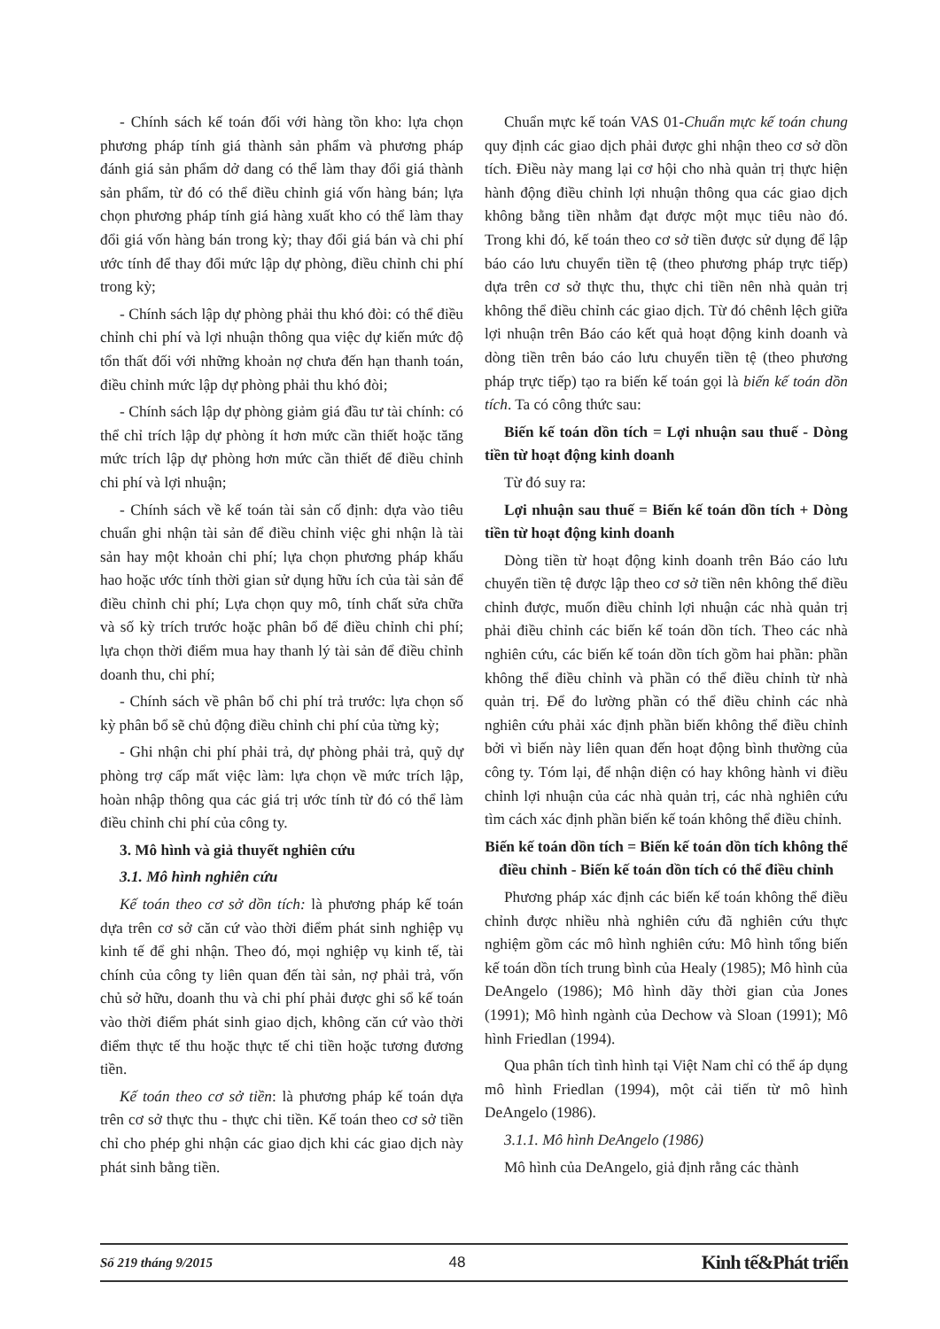- Chính sách kế toán đối với hàng tồn kho: lựa chọn phương pháp tính giá thành sản phẩm và phương pháp đánh giá sản phẩm dở dang có thể làm thay đổi giá thành sản phẩm, từ đó có thể điều chỉnh giá vốn hàng bán; lựa chọn phương pháp tính giá hàng xuất kho có thể làm thay đổi giá vốn hàng bán trong kỳ; thay đổi giá bán và chi phí ước tính để thay đổi mức lập dự phòng, điều chỉnh chi phí trong kỳ;
- Chính sách lập dự phòng phải thu khó đòi: có thể điều chỉnh chi phí và lợi nhuận thông qua việc dự kiến mức độ tổn thất đối với những khoản nợ chưa đến hạn thanh toán, điều chỉnh mức lập dự phòng phải thu khó đòi;
- Chính sách lập dự phòng giảm giá đầu tư tài chính: có thể chỉ trích lập dự phòng ít hơn mức cần thiết hoặc tăng mức trích lập dự phòng hơn mức cần thiết để điều chỉnh chi phí và lợi nhuận;
- Chính sách về kế toán tài sản cố định: dựa vào tiêu chuẩn ghi nhận tài sản để điều chỉnh việc ghi nhận là tài sản hay một khoản chi phí; lựa chọn phương pháp khấu hao hoặc ước tính thời gian sử dụng hữu ích của tài sản để điều chỉnh chi phí; Lựa chọn quy mô, tính chất sửa chữa và số kỳ trích trước hoặc phân bổ để điều chỉnh chi phí; lựa chọn thời điểm mua hay thanh lý tài sản để điều chỉnh doanh thu, chi phí;
- Chính sách về phân bổ chi phí trả trước: lựa chọn số kỳ phân bổ sẽ chủ động điều chỉnh chi phí của từng kỳ;
- Ghi nhận chi phí phải trả, dự phòng phải trả, quỹ dự phòng trợ cấp mất việc làm: lựa chọn về mức trích lập, hoàn nhập thông qua các giá trị ước tính từ đó có thể làm điều chỉnh chi phí của công ty.
3. Mô hình và giả thuyết nghiên cứu
3.1. Mô hình nghiên cứu
Kế toán theo cơ sở dồn tích: là phương pháp kế toán dựa trên cơ sở căn cứ vào thời điểm phát sinh nghiệp vụ kinh tế để ghi nhận. Theo đó, mọi nghiệp vụ kinh tế, tài chính của công ty liên quan đến tài sản, nợ phải trả, vốn chủ sở hữu, doanh thu và chi phí phải được ghi sổ kế toán vào thời điểm phát sinh giao dịch, không căn cứ vào thời điểm thực tế thu hoặc thực tế chi tiền hoặc tương đương tiền.
Kế toán theo cơ sở tiền: là phương pháp kế toán dựa trên cơ sở thực thu - thực chi tiền. Kế toán theo cơ sở tiền chỉ cho phép ghi nhận các giao dịch khi các giao dịch này phát sinh bằng tiền.
Chuẩn mực kế toán VAS 01-Chuẩn mực kế toán chung quy định các giao dịch phải được ghi nhận theo cơ sở dồn tích. Điều này mang lại cơ hội cho nhà quản trị thực hiện hành động điều chỉnh lợi nhuận thông qua các giao dịch không bằng tiền nhằm đạt được một mục tiêu nào đó. Trong khi đó, kế toán theo cơ sở tiền được sử dụng để lập báo cáo lưu chuyển tiền tệ (theo phương pháp trực tiếp) dựa trên cơ sở thực thu, thực chi tiền nên nhà quản trị không thể điều chỉnh các giao dịch. Từ đó chênh lệch giữa lợi nhuận trên Báo cáo kết quả hoạt động kinh doanh và dòng tiền trên báo cáo lưu chuyển tiền tệ (theo phương pháp trực tiếp) tạo ra biến kế toán gọi là biến kế toán dồn tích. Ta có công thức sau:
Biến kế toán dồn tích = Lợi nhuận sau thuế - Dòng tiền từ hoạt động kinh doanh
Từ đó suy ra:
Lợi nhuận sau thuế = Biến kế toán dồn tích + Dòng tiền từ hoạt động kinh doanh
Dòng tiền từ hoạt động kinh doanh trên Báo cáo lưu chuyển tiền tệ được lập theo cơ sở tiền nên không thể điều chỉnh được, muốn điều chỉnh lợi nhuận các nhà quản trị phải điều chỉnh các biến kế toán dồn tích. Theo các nhà nghiên cứu, các biến kế toán dồn tích gồm hai phần: phần không thể điều chỉnh và phần có thể điều chỉnh từ nhà quản trị. Để đo lường phần có thể điều chỉnh các nhà nghiên cứu phải xác định phần biến không thể điều chỉnh bởi vì biến này liên quan đến hoạt động bình thường của công ty. Tóm lại, để nhận diện có hay không hành vi điều chỉnh lợi nhuận của các nhà quản trị, các nhà nghiên cứu tìm cách xác định phần biến kế toán không thể điều chỉnh.
Biến kế toán dồn tích = Biến kế toán dồn tích không thể điều chỉnh - Biến kế toán dồn tích có thể điều chỉnh
Phương pháp xác định các biến kế toán không thể điều chỉnh được nhiều nhà nghiên cứu đã nghiên cứu thực nghiệm gồm các mô hình nghiên cứu: Mô hình tổng biến kế toán dồn tích trung bình của Healy (1985); Mô hình của DeAngelo (1986); Mô hình dãy thời gian của Jones (1991); Mô hình ngành của Dechow và Sloan (1991); Mô hình Friedlan (1994).
Qua phân tích tình hình tại Việt Nam chỉ có thể áp dụng mô hình Friedlan (1994), một cải tiến từ mô hình DeAngelo (1986).
3.1.1. Mô hình DeAngelo (1986)
Mô hình của DeAngelo, giả định rằng các thành
Số 219 tháng 9/2015 48 Kinh tế&Phát triển